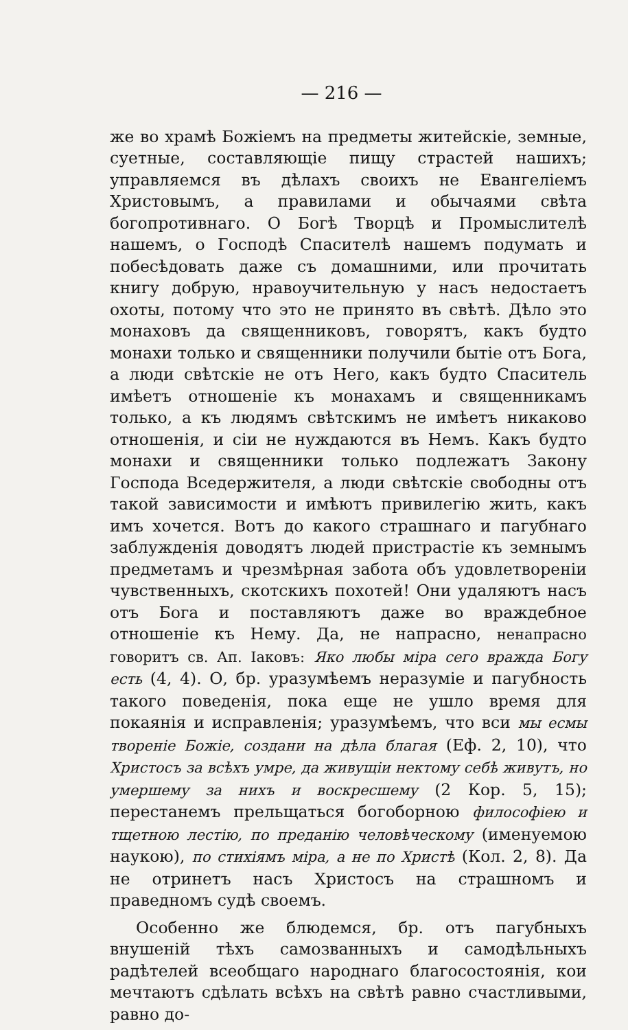— 216 —
же во храмѣ Божіемъ на предметы житейскіе, земные, суетные, составляющіе пищу страстей нашихъ; управляемся въ дѣлахъ своихъ не Евангеліемъ Христовымъ, а правилами и обычаями свѣта богопротивнаго. О Богѣ Творцѣ и Промыслителѣ нашемъ, о Господѣ Спасителѣ нашемъ подумать и побесѣдовать даже съ домашними, или прочитать книгу добрую, нравоучительную у насъ недостаетъ охоты, потому что это не принято въ свѣтѣ. Дѣло это монаховъ да священниковъ, говорятъ, какъ будто монахи только и священники получили бытіе отъ Бога, а люди свѣтскіе не отъ Него, какъ будто Спаситель имѣетъ отношеніе къ монахамъ и священникамъ только, а къ людямъ свѣтскимъ не имѣетъ никаково отношенія, и сіи не нуждаются въ Немъ. Какъ будто монахи и священники только подлежатъ Закону Господа Вседержителя, а люди свѣтскіе свободны отъ такой зависимости и имѣютъ привилегію жить, какъ имъ хочется. Вотъ до какого страшнаго и пагубнаго заблужденія доводятъ людей пристрастіе къ земнымъ предметамъ и чрезмѣрная забота объ удовлетвореніи чувственныхъ, скотскихъ похотей! Они удаляютъ насъ отъ Бога и поставляютъ даже во враждебное отношеніе къ Нему. Да, не напрасно, ненапрасно говоритъ св. Ап. Іаковъ: Яко любы міра сего вражда Богу есть (4, 4). О, бр. уразумѣемъ неразуміе и пагубность такого поведенія, пока еще не ушло время для покаянія и исправленія; уразумѣемъ, что вси мы есмы твореніе Божіе, создани на дѣла благая (Еф. 2, 10), что Христосъ за всѣхъ умре, да живущіи нектому себѣ живутъ, но умершему за нихъ и воскресшему (2 Кор. 5, 15); перестанемъ прельщаться богоборною философіею и тщетною лестію, по преданію человѣческому (именуемою наукою), по стихіямъ міра, а не по Христѣ (Кол. 2, 8). Да не отринетъ насъ Христосъ на страшномъ и праведномъ судѣ своемъ.
Особенно же блюдемся, бр. отъ пагубныхъ внушеній тѣхъ самозванныхъ и самодѣльныхъ радѣтелей всеобщаго народнаго благосостоянія, кои мечтаютъ сдѣлать всѣхъ на свѣтѣ равно счастливыми, равно до-